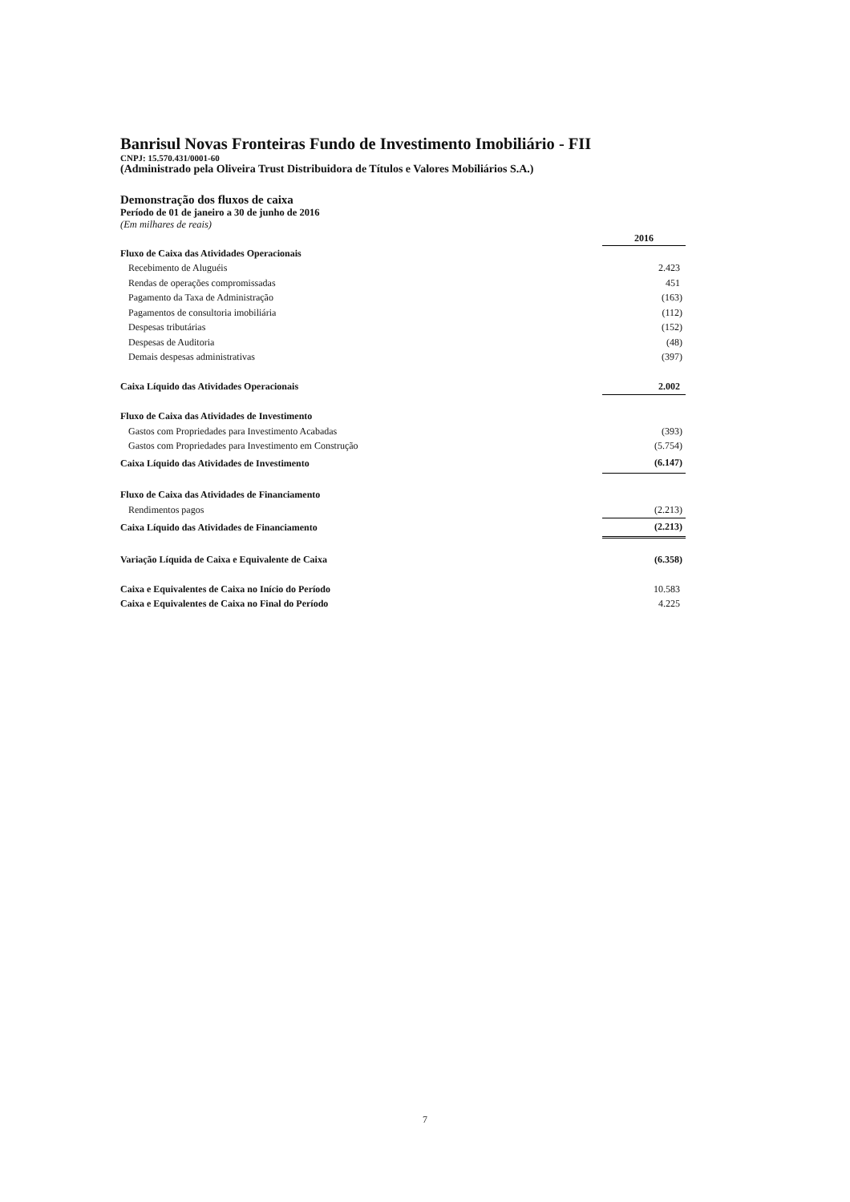Banrisul Novas Fronteiras Fundo de Investimento Imobiliário - FII
CNPJ: 15.570.431/0001-60
(Administrado pela Oliveira Trust Distribuidora de Títulos e Valores Mobiliários S.A.)
Demonstração dos fluxos de caixa
Período de 01 de janeiro a 30 de junho de 2016
(Em milhares de reais)
| | 2016 |
| Fluxo de Caixa das Atividades Operacionais | |
| Recebimento de Aluguéis | 2.423 |
| Rendas de operações compromissadas | 451 |
| Pagamento da Taxa de Administração | (163) |
| Pagamentos de consultoria imobiliária | (112) |
| Despesas tributárias | (152) |
| Despesas de Auditoria | (48) |
| Demais despesas administrativas | (397) |
| Caixa Líquido das Atividades Operacionais | 2.002 |
| Fluxo de Caixa das Atividades de Investimento | |
| Gastos com Propriedades para Investimento Acabadas | (393) |
| Gastos com Propriedades para Investimento em Construção | (5.754) |
| Caixa Líquido das Atividades de Investimento | (6.147) |
| Fluxo de Caixa das Atividades de Financiamento | |
| Rendimentos pagos | (2.213) |
| Caixa Líquido das Atividades de Financiamento | (2.213) |
| Variação Líquida de Caixa e Equivalente de Caixa | (6.358) |
| Caixa e Equivalentes de Caixa no Início do Período | 10.583 |
| Caixa e Equivalentes de Caixa no Final do Período | 4.225 |
7